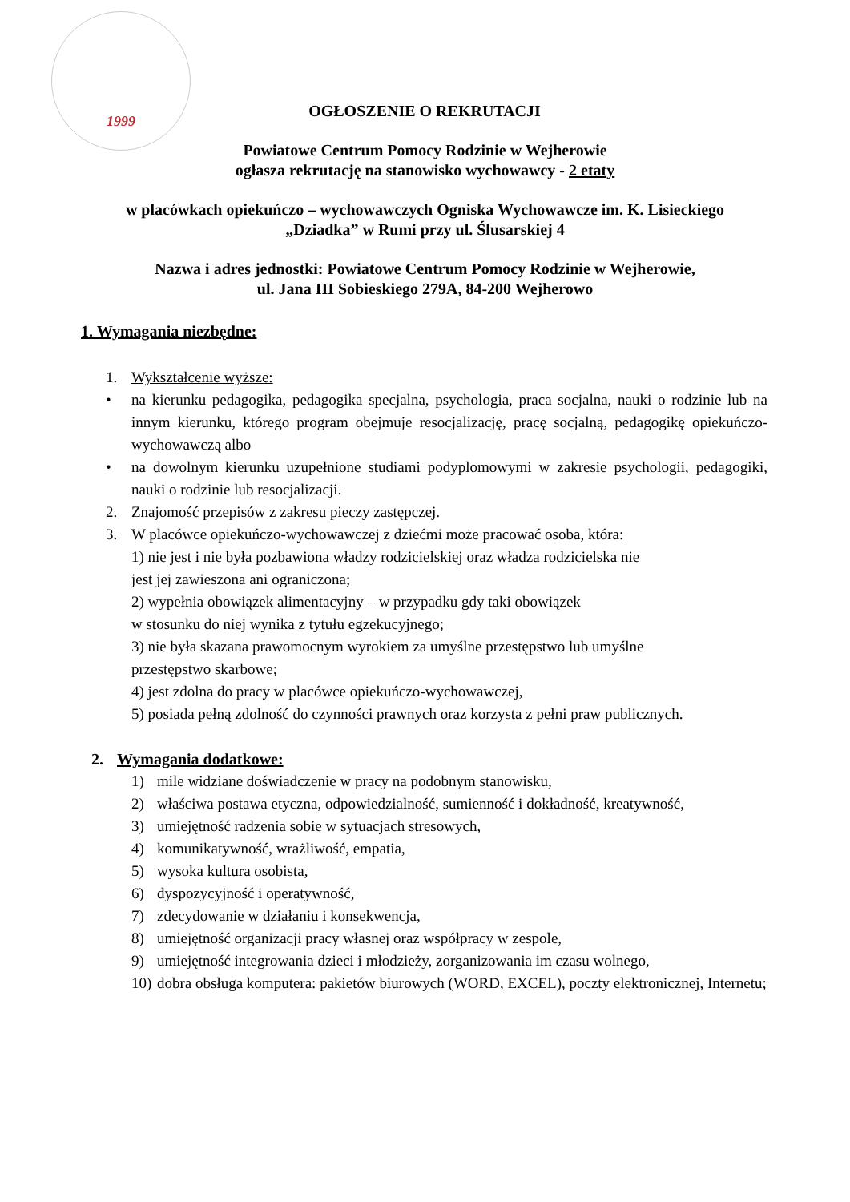1999
OGŁOSZENIE O REKRUTACJI
Powiatowe Centrum Pomocy Rodzinie w Wejherowie
ogłasza rekrutację na stanowisko wychowawcy - 2 etaty
w placówkach opiekuńczo – wychowawczych Ogniska Wychowawcze im. K. Lisieckiego
„Dziadka” w Rumi przy ul. Ślusarskiej 4
Nazwa i adres jednostki: Powiatowe Centrum Pomocy Rodzinie w Wejherowie,
ul. Jana III Sobieskiego 279A, 84-200 Wejherowo
1. Wymagania niezbędne:
1. Wykształcenie wyższe:
• na kierunku pedagogika, pedagogika specjalna, psychologia, praca socjalna, nauki o rodzinie lub na innym kierunku, którego program obejmuje resocjalizację, pracę socjalną, pedagogikę opiekuńczo-wychowawczą albo
• na dowolnym kierunku uzupełnione studiami podyplomowymi w zakresie psychologii, pedagogiki, nauki o rodzinie lub resocjalizacji.
2. Znajomość przepisów z zakresu pieczy zastępczej.
3. W placówce opiekuńczo-wychowawczej z dziećmi może pracować osoba, która:
1) nie jest i nie była pozbawiona władzy rodzicielskiej oraz władza rodzicielska nie
jest jej zawieszona ani ograniczona;
2) wypełnia obowiązek alimentacyjny – w przypadku gdy taki obowiązek
w stosunku do niej wynika z tytułu egzekucyjnego;
3) nie była skazana prawomocnym wyrokiem za umyślne przestępstwo lub umyślne
przestępstwo skarbowe;
4) jest zdolna do pracy w placówce opiekuńczo-wychowawczej,
5) posiada pełną zdolność do czynności prawnych oraz korzysta z pełni praw publicznych.
2. Wymagania dodatkowe:
1) mile widziane doświadczenie w pracy na podobnym stanowisku,
2) właściwa postawa etyczna, odpowiedzialność, sumienność i dokładność, kreatywność,
3) umiejętność radzenia sobie w sytuacjach stresowych,
4) komunikatywność, wrażliwość, empatia,
5) wysoka kultura osobista,
6) dyspozycyjność i operatywność,
7) zdecydowanie w działaniu i konsekwencja,
8) umiejętność organizacji pracy własnej oraz współpracy w zespole,
9) umiejętność integrowania dzieci i młodzieży, zorganizowania im czasu wolnego,
10) dobra obsługa komputera: pakietów biurowych (WORD, EXCEL), poczty elektronicznej, Internetu;